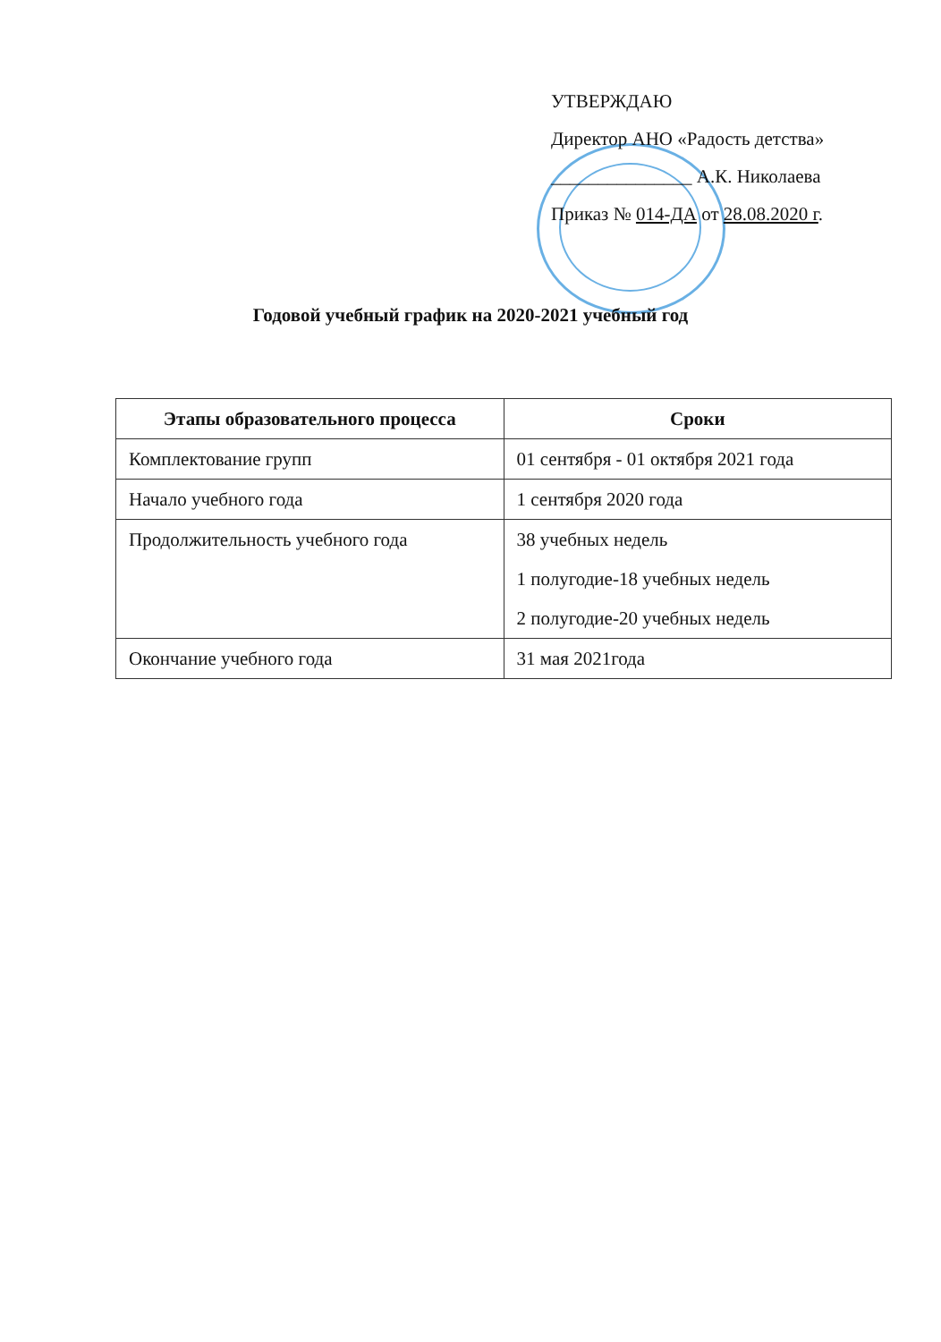УТВЕРЖДАЮ
Директор АНО «Радость детства»
_______________ А.К. Николаева
Приказ № 014-ДА от 28.08.2020 г.
Годовой учебный график на 2020-2021 учебный год
| Этапы образовательного процесса | Сроки |
| --- | --- |
| Комплектование групп | 01 сентября - 01 октября 2021 года |
| Начало учебного года | 1 сентября 2020 года |
| Продолжительность учебного года | 38 учебных недель 1 полугодие-18 учебных недель 2 полугодие-20 учебных недель |
| Окончание учебного года | 31 мая 2021года |